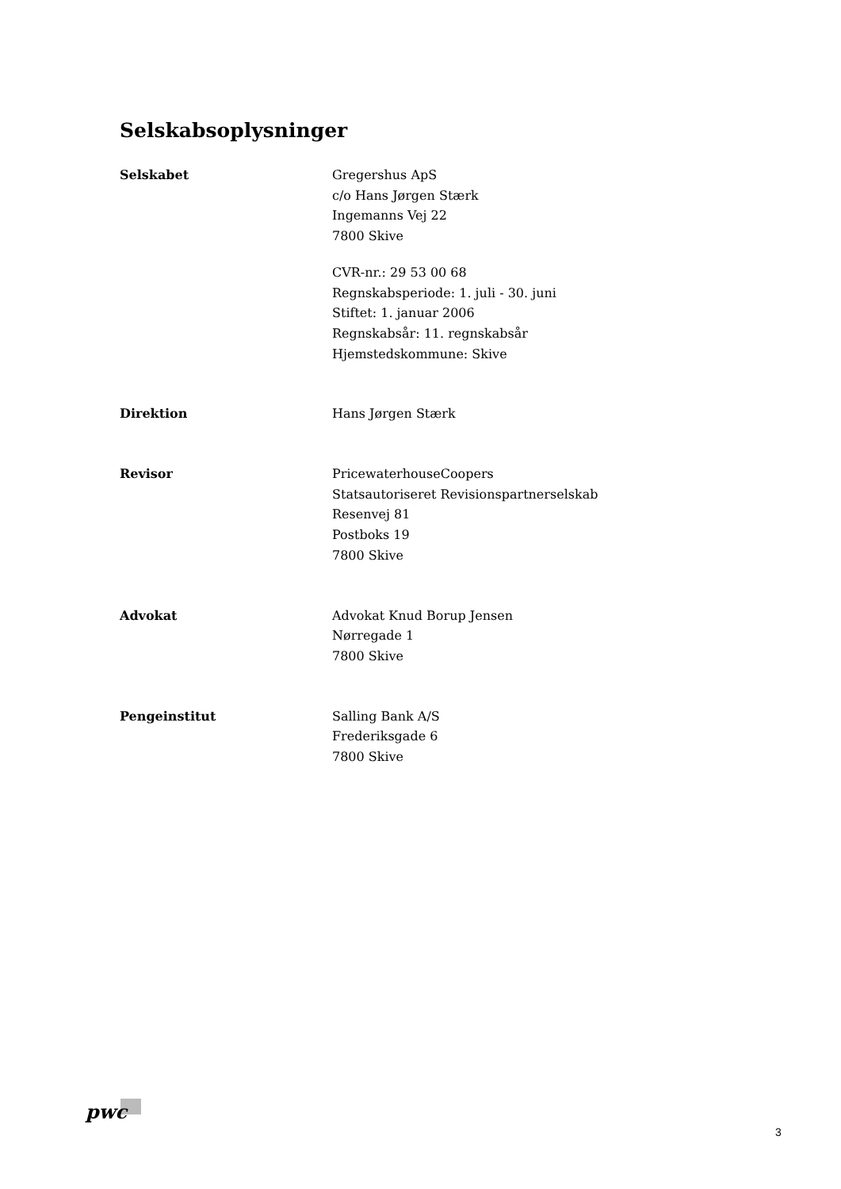Selskabsoplysninger
Selskabet Gregershus ApS
c/o Hans Jørgen Stærk
Ingemanns Vej 22
7800 Skive
CVR-nr.: 29 53 00 68
Regnskabsperiode: 1. juli - 30. juni
Stiftet: 1. januar 2006
Regnskabsår: 11. regnskabsår
Hjemstedskommune: Skive
Direktion Hans Jørgen Stærk
Revisor PricewaterhouseCoopers
Statsautoriseret Revisionspartnerselskab
Resenvej 81
Postboks 19
7800 Skive
Advokat Advokat Knud Borup Jensen
Nørregade 1
7800 Skive
Pengeinstitut Salling Bank A/S
Frederiksgade 6
7800 Skive
pwc
3